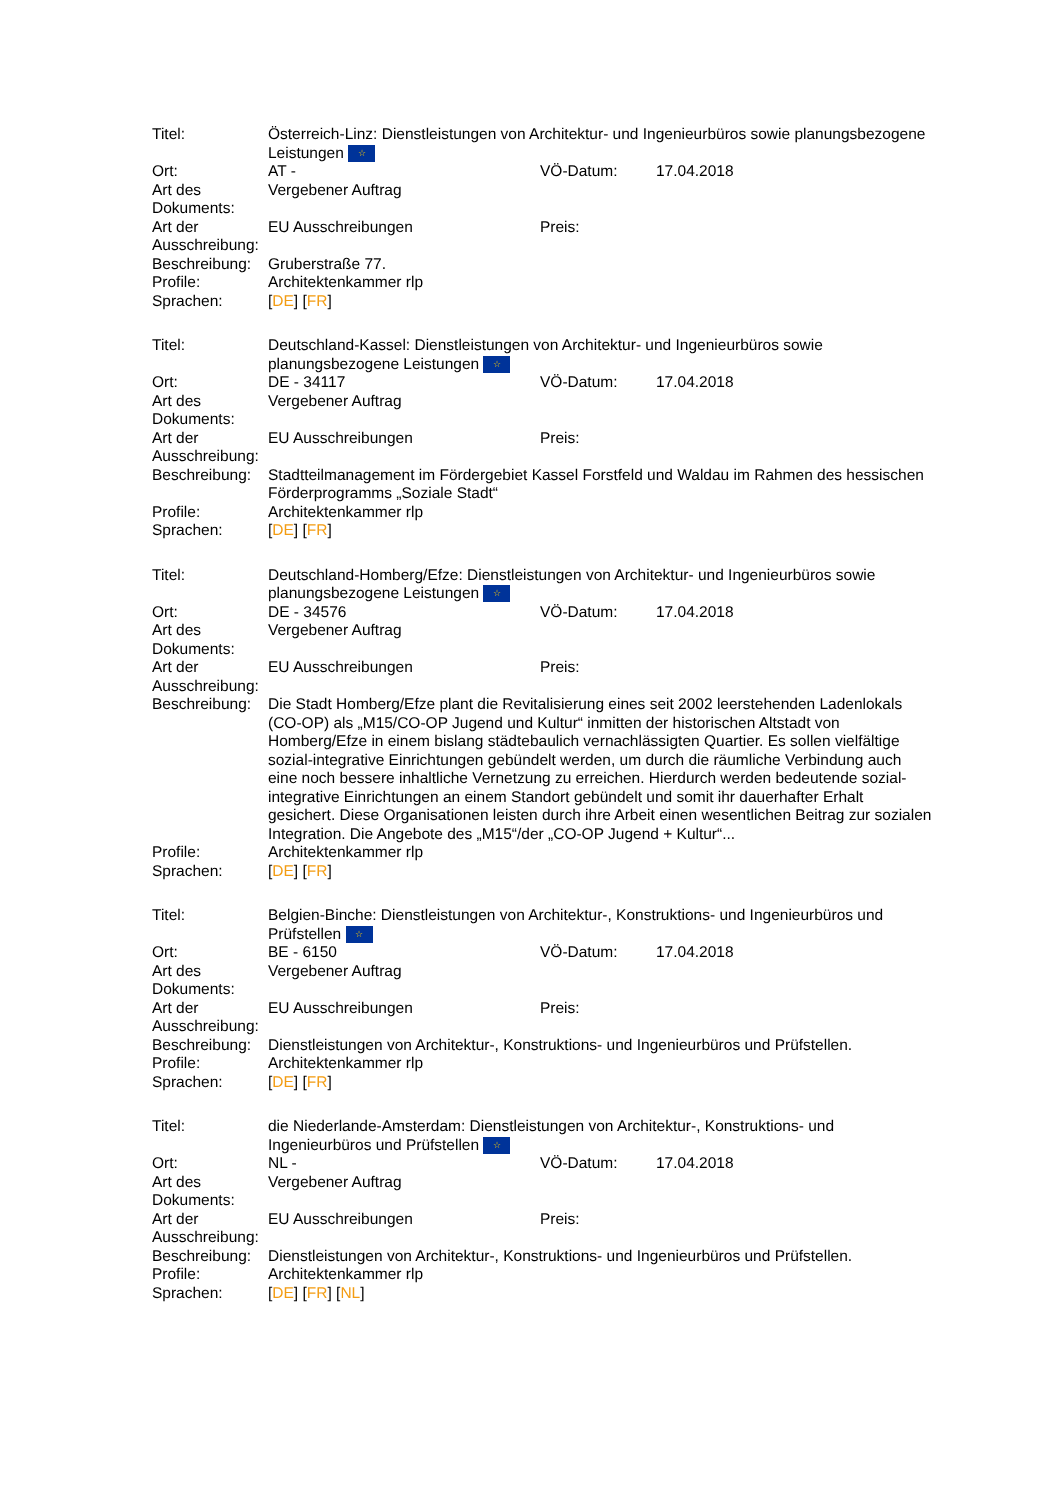| Titel: | Österreich-Linz: Dienstleistungen von Architektur- und Ingenieurbüros sowie planungsbezogene Leistungen ☆ | | |
| Ort: | AT - | VÖ-Datum: | 17.04.2018 |
| Art des Dokuments: | Vergebener Auftrag | | |
| Art der Ausschreibung: | EU Ausschreibungen | Preis: | |
| Beschreibung: | Gruberstraße 77. | | |
| Profile: | Architektenkammer rlp | | |
| Sprachen: | [ DE ] [ FR ] | | |
| Titel: | Deutschland-Kassel: Dienstleistungen von Architektur- und Ingenieurbüros sowie planungsbezogene Leistungen ☆ | | |
| Ort: | DE - 34117 | VÖ-Datum: | 17.04.2018 |
| Art des Dokuments: | Vergebener Auftrag | | |
| Art der Ausschreibung: | EU Ausschreibungen | Preis: | |
| Beschreibung: | Stadtteilmanagement im Fördergebiet Kassel Forstfeld und Waldau im Rahmen des hessischen Förderprogramms „Soziale Stadt“ | | |
| Profile: | Architektenkammer rlp | | |
| Sprachen: | [ DE ] [ FR ] | | |
| Titel: | Deutschland-Homberg/Efze: Dienstleistungen von Architektur- und Ingenieurbüros sowie planungsbezogene Leistungen ☆ | | |
| Ort: | DE - 34576 | VÖ-Datum: | 17.04.2018 |
| Art des Dokuments: | Vergebener Auftrag | | |
| Art der Ausschreibung: | EU Ausschreibungen | Preis: | |
| Beschreibung: | Die Stadt Homberg/Efze plant die Revitalisierung eines seit 2002 leerstehenden Ladenlokals (CO-OP) als „M15/CO-OP Jugend und Kultur“ inmitten der historischen Altstadt von Homberg/Efze in einem bislang städtebaulich vernachlässigten Quartier. Es sollen vielfältige sozial-integrative Einrichtungen gebündelt werden, um durch die räumliche Verbindung auch eine noch bessere inhaltliche Vernetzung zu erreichen. Hierdurch werden bedeutende sozial-integrative Einrichtungen an einem Standort gebündelt und somit ihr dauerhafter Erhalt gesichert. Diese Organisationen leisten durch ihre Arbeit einen wesentlichen Beitrag zur sozialen Integration. Die Angebote des „M15“/der „CO-OP Jugend + Kultur“... | | |
| Profile: | Architektenkammer rlp | | |
| Sprachen: | [ DE ] [ FR ] | | |
| Titel: | Belgien-Binche: Dienstleistungen von Architektur-, Konstruktions- und Ingenieurbüros und Prüfstellen ☆ | | |
| Ort: | BE - 6150 | VÖ-Datum: | 17.04.2018 |
| Art des Dokuments: | Vergebener Auftrag | | |
| Art der Ausschreibung: | EU Ausschreibungen | Preis: | |
| Beschreibung: | Dienstleistungen von Architektur-, Konstruktions- und Ingenieurbüros und Prüfstellen. | | |
| Profile: | Architektenkammer rlp | | |
| Sprachen: | [ DE ] [ FR ] | | |
| Titel: | die Niederlande-Amsterdam: Dienstleistungen von Architektur-, Konstruktions- und Ingenieurbüros und Prüfstellen ☆ | | |
| Ort: | NL - | VÖ-Datum: | 17.04.2018 |
| Art des Dokuments: | Vergebener Auftrag | | |
| Art der Ausschreibung: | EU Ausschreibungen | Preis: | |
| Beschreibung: | Dienstleistungen von Architektur-, Konstruktions- und Ingenieurbüros und Prüfstellen. | | |
| Profile: | Architektenkammer rlp | | |
| Sprachen: | [ DE ] [ FR ] [ NL ] | | |